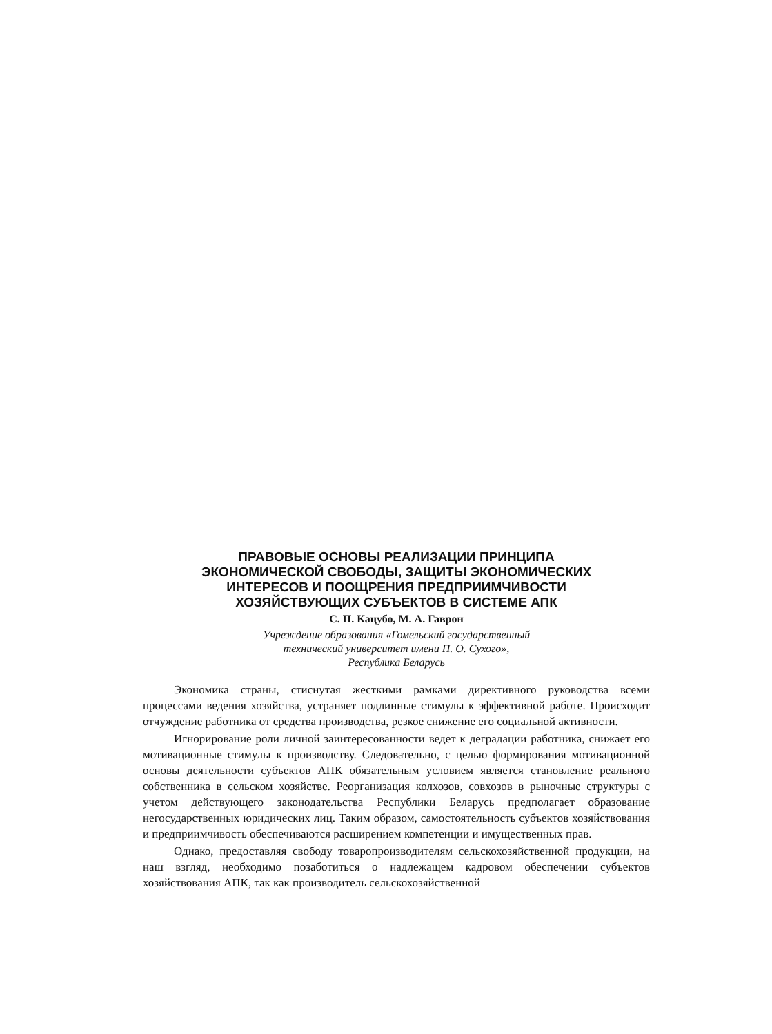ПРАВОВЫЕ ОСНОВЫ РЕАЛИЗАЦИИ ПРИНЦИПА
ЭКОНОМИЧЕСКОЙ СВОБОДЫ, ЗАЩИТЫ ЭКОНОМИЧЕСКИХ
ИНТЕРЕСОВ И ПООЩРЕНИЯ ПРЕДПРИИМЧИВОСТИ
ХОЗЯЙСТВУЮЩИХ СУБЪЕКТОВ В СИСТЕМЕ АПК
С. П. Кацубо, М. А. Гаврон
Учреждение образования «Гомельский государственный
технический университет имени П. О. Сухого»,
Республика Беларусь
Экономика страны, стиснутая жесткими рамками директивного руководства всеми процессами ведения хозяйства, устраняет подлинные стимулы к эффективной работе. Происходит отчуждение работника от средства производства, резкое снижение его социальной активности.
Игнорирование роли личной заинтересованности ведет к деградации работника, снижает его мотивационные стимулы к производству. Следовательно, с целью формирования мотивационной основы деятельности субъектов АПК обязательным условием является становление реального собственника в сельском хозяйстве. Реорганизация колхозов, совхозов в рыночные структуры с учетом действующего законодательства Республики Беларусь предполагает образование негосударственных юридических лиц. Таким образом, самостоятельность субъектов хозяйствования и предприимчивость обеспечиваются расширением компетенции и имущественных прав.
Однако, предоставляя свободу товаропроизводителям сельскохозяйственной продукции, на наш взгляд, необходимо позаботиться о надлежащем кадровом обеспечении субъектов хозяйствования АПК, так как производитель сельскохозяйственной